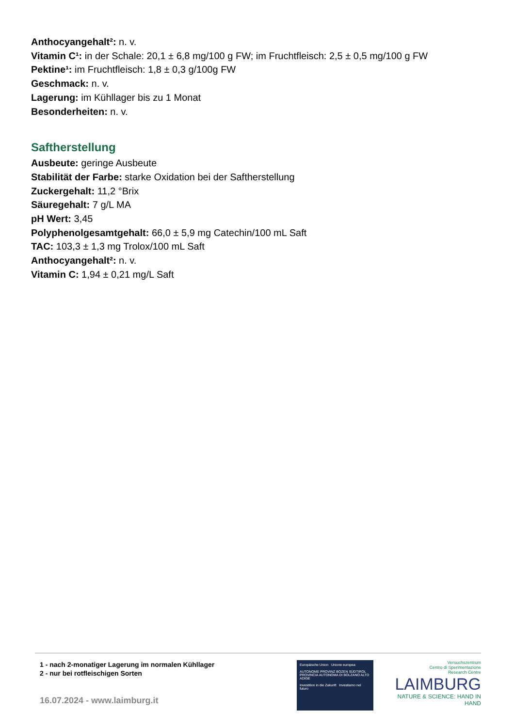Anthocyangehalt²: n. v.
Vitamin C¹: in der Schale: 20,1 ± 6,8 mg/100 g FW; im Fruchtfleisch: 2,5 ± 0,5 mg/100 g FW
Pektine¹: im Fruchtfleisch: 1,8 ± 0,3 g/100g FW
Geschmack: n. v.
Lagerung: im Kühllager bis zu 1 Monat
Besonderheiten: n. v.
Saftherstellung
Ausbeute: geringe Ausbeute
Stabilität der Farbe: starke Oxidation bei der Saftherstellung
Zuckergehalt: 11,2 °Brix
Säuregehalt: 7 g/L MA
pH Wert: 3,45
Polyphenolgesamtgehalt: 66,0 ± 5,9 mg Catechin/100 mL Saft
TAC: 103,3 ± 1,3 mg Trolox/100 mL Saft
Anthocyangehalt²: n. v.
Vitamin C: 1,94 ± 0,21 mg/L Saft
1 - nach 2-monatiger Lagerung im normalen Kühllager
2 - nur bei rotfleischigen Sorten
16.07.2024 - www.laimburg.it
Europäische Union Unione europea
AUTONOME PROVINZ BOZEN SÜDTIROL PROVINCIA AUTONOMA DI BOLZANO ALTO ADIGE
Investition in die Zukunft Investiamo nel futuro
Versuchszentrum
Centro di Sperimentazione
Research Centre
LAIMBURG
NATURE & SCIENCE: HAND IN HAND